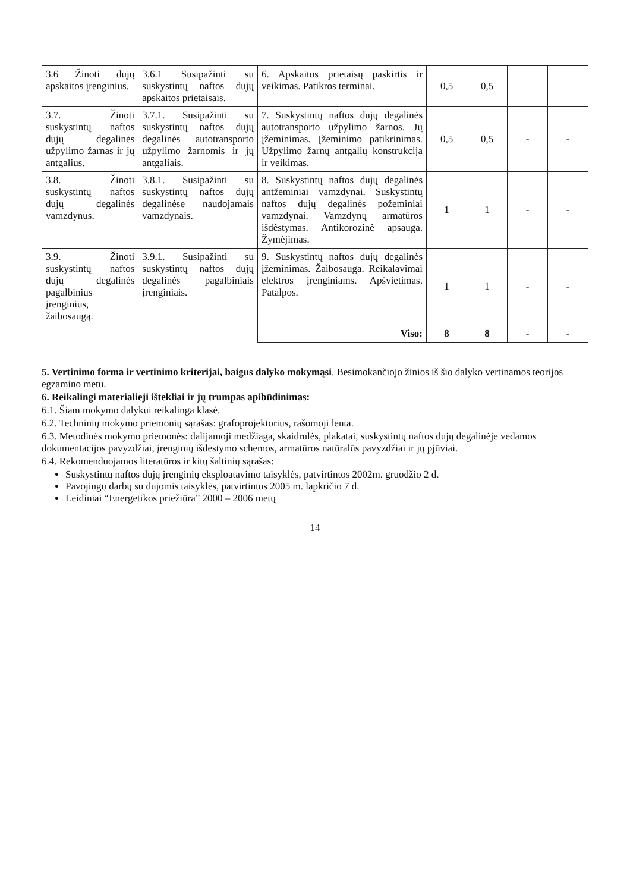| 3.6 Žinoti dujų apskaitos įrenginius. | 3.6.1 Susipažinti su suskystintų naftos dujų apskaitos prietaisais. | 6. Apskaitos prietaisų paskirtis ir veikimas. Patikros terminai. | 0,5 | 0,5 | | |
| 3.7. Žinoti suskystintų naftos dujų degalinės užpylimo žarnas ir jų antgalius. | 3.7.1. Susipažinti su suskystintų naftos dujų degalinės autotransporto užpylimo žarnomis ir jų antgaliais. | 7. Suskystintų naftos dujų degalinės autotransporto užpylimo žarnos. Jų įžeminimas. Įžeminimo patikrinimas. Užpylimo žarnų antgalių konstrukcija ir veikimas. | 0,5 | 0,5 | - | - |
| 3.8. Žinoti suskystintų naftos dujų degalinės vamzdynus. | 3.8.1. Susipažinti su suskystintų naftos dujų degalinėse naudojamais vamzdynais. | 8. Suskystintų naftos dujų degalinės antžeminiai vamzdynai. Suskystintų naftos dujų degalinės požeminiai vamzdynai. Vamzdynų armatūros išdėstymas. Antikorozinė apsauga. Žymėjimas. | 1 | 1 | - | - |
| 3.9. Žinoti suskystintų naftos dujų degalinės pagalbinius įrenginius, žaibosaugą. | 3.9.1. Susipažinti su suskystintų naftos dujų degalinės pagalbiniais įrenginiais. | 9. Suskystintų naftos dujų degalinės įžeminimas. Žaibosauga. Reikalavimai elektros įrenginiams. Apšvietimas. Patalpos. | 1 | 1 | - | - |
| | | Viso: | 8 | 8 | - | - |
5. Vertinimo forma ir vertinimo kriterijai, baigus dalyko mokymąsi. Besimokančiojo žinios iš šio dalyko vertinamos teorijos egzamino metu.
6. Reikalingi materialieji ištekliai ir jų trumpas apibūdinimas:
6.1. Šiam mokymo dalykui reikalinga klasė.
6.2. Techninių mokymo priemonių sąrašas: grafoprojektorius, rašomoji lenta.
6.3. Metodinės mokymo priemonės: dalijamoji medžiaga, skaidrulės, plakatai, suskystintų naftos dujų degalinėje vedamos dokumentacijos pavyzdžiai, įrenginių išdėstymo schemos, armatūros natūralūs pavyzdžiai ir jų pjūviai.
6.4. Rekomenduojamos literatūros ir kitų šaltinių sąrašas:
Suskystintų naftos dujų įrenginių eksploatavimo taisyklės, patvirtintos 2002m. gruodžio 2 d.
Pavojingų darbų su dujomis taisyklės, patvirtintos 2005 m. lapkričio 7 d.
Leidiniai “Energetikos priežiūra” 2000 – 2006 metų
14